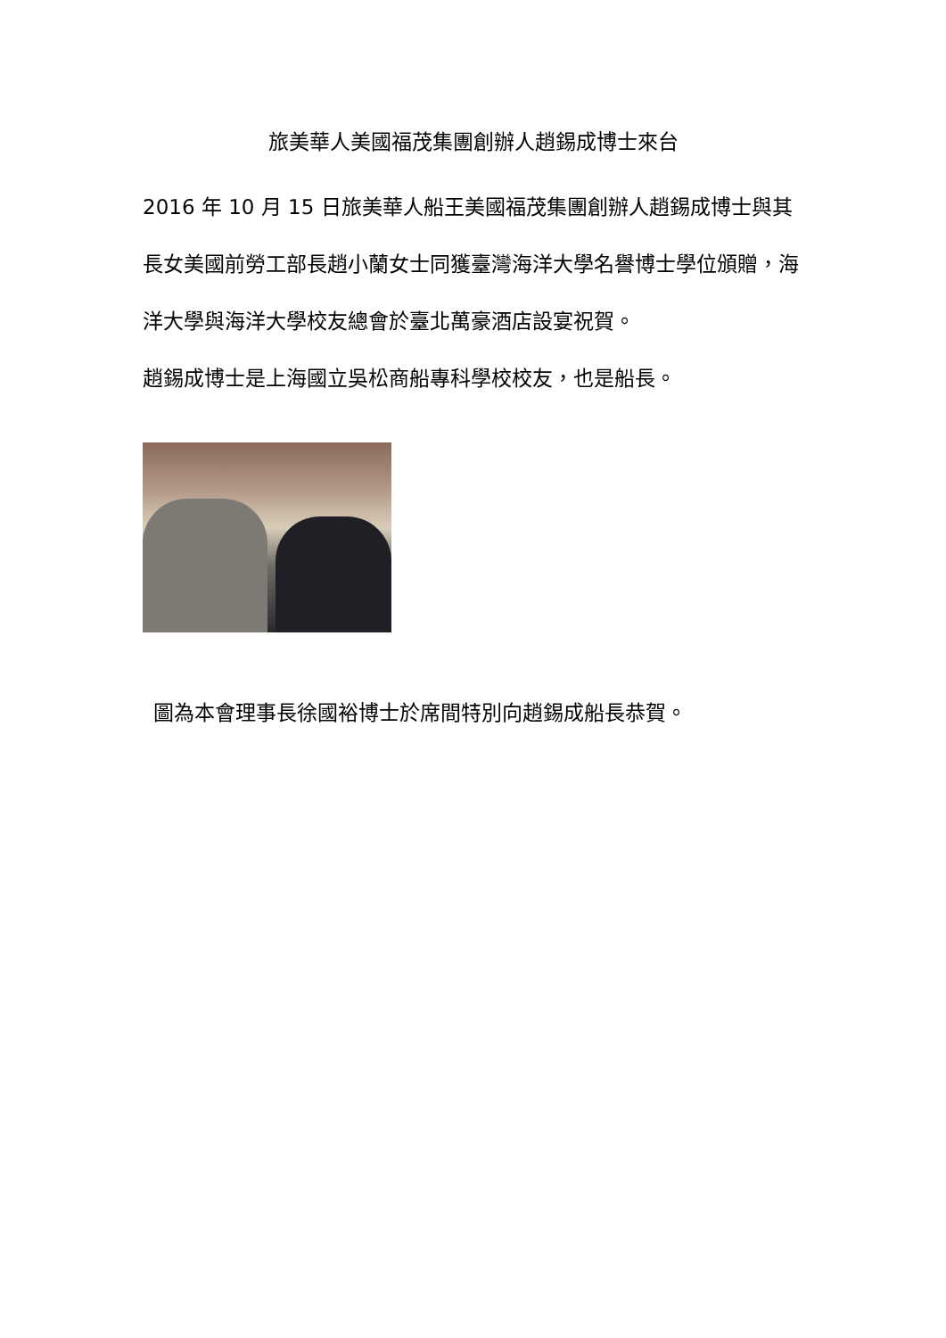旅美華人美國福茂集團創辦人趙錫成博士來台
2016 年 10 月 15 日旅美華人船王美國福茂集團創辦人趙錫成博士與其長女美國前勞工部長趙小蘭女士同獲臺灣海洋大學名譽博士學位頒贈，海洋大學與海洋大學校友總會於臺北萬豪酒店設宴祝賀。
趙錫成博士是上海國立吳松商船專科學校校友，也是船長。
圖為本會理事長徐國裕博士於席間特別向趙錫成船長恭賀。